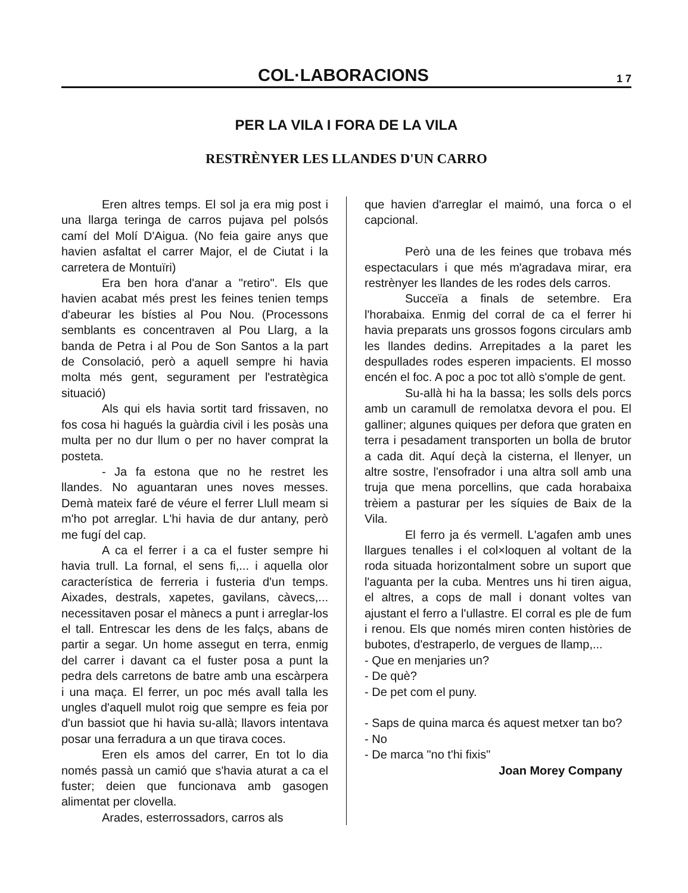COL·LABORACIONS
1 7
PER LA VILA I FORA DE LA VILA
RESTRÈNYER LES LLANDES D'UN CARRO
Eren altres temps. El sol ja era mig post i una llarga teringa de carros pujava pel polsós camí del Molí D'Aigua. (No feia gaire anys que havien asfaltat el carrer Major, el de Ciutat i la carretera de Montuïri)
Era ben hora d'anar a "retiro". Els que havien acabat més prest les feines tenien temps d'abeurar les bísties al Pou Nou. (Processons semblants es concentraven al Pou Llarg, a la banda de Petra i al Pou de Son Santos a la part de Consolació, però a aquell sempre hi havia molta més gent, segurament per l'estratègica situació)
Als qui els havia sortit tard frissaven, no fos cosa hi hagués la guàrdia civil i les posàs una multa per no dur llum o per no haver comprat la posteta.
- Ja fa estona que no he restret les llandes. No aguantaran unes noves messes. Demà mateix faré de véure el ferrer Llull meam si m'ho pot arreglar. L'hi havia de dur antany, però me fugí del cap.
A ca el ferrer i a ca el fuster sempre hi havia trull. La fornal, el sens fi,... i aquella olor característica de ferreria i fusteria d'un temps. Aixades, destrals, xapetes, gavilans, càvecs,... necessitaven posar el mànecs a punt i arreglar-los el tall. Entrescar les dens de les falçs, abans de partir a segar. Un home assegut en terra, enmig del carrer i davant ca el fuster posa a punt la pedra dels carretons de batre amb una escàrpera i una maça. El ferrer, un poc més avall talla les ungles d'aquell mulot roig que sempre es feia por d'un bassiot que hi havia su-allà; llavors intentava posar una ferradura a un que tirava coces.
Eren els amos del carrer, En tot lo dia només passà un camió que s'havia aturat a ca el fuster; deien que funcionava amb gasogen alimentat per clovella.
Arades, esterrossadors, carros als
que havien d'arreglar el maimó, una forca o el capcional.
Però una de les feines que trobava més espectaculars i que més m'agradava mirar, era restrènyer les llandes de les rodes dels carros.
Succeïa a finals de setembre. Era l'horabaixa. Enmig del corral de ca el ferrer hi havia preparats uns grossos fogons circulars amb les llandes dedins. Arrepitades a la paret les despullades rodes esperen impacients. El mosso encén el foc. A poc a poc tot allò s'omple de gent.
Su-allà hi ha la bassa; les solls dels porcs amb un caramull de remolatxa devora el pou. El galliner; algunes quiques per defora que graten en terra i pesadament transporten un bolla de brutor a cada dit. Aquí deçà la cisterna, el llenyer, un altre sostre, l'ensofrador i una altra soll amb una truja que mena porcellins, que cada horabaixa trèiem a pasturar per les síquies de Baix de la Vila.
El ferro ja és vermell. L'agafen amb unes llargues tenalles i el col×loquen al voltant de la roda situada horizontalment sobre un suport que l'aguanta per la cuba. Mentres uns hi tiren aigua, el altres, a cops de mall i donant voltes van ajustant el ferro a l'ullastre. El corral es ple de fum i renou. Els que només miren conten històries de bubotes, d'estraperlo, de vergues de llamp,...
- Que en menjaries un?
- De què?
- De pet com el puny.
- Saps de quina marca és aquest metxer tan bo?
- No
- De marca "no t'hi fixis"
Joan Morey Company